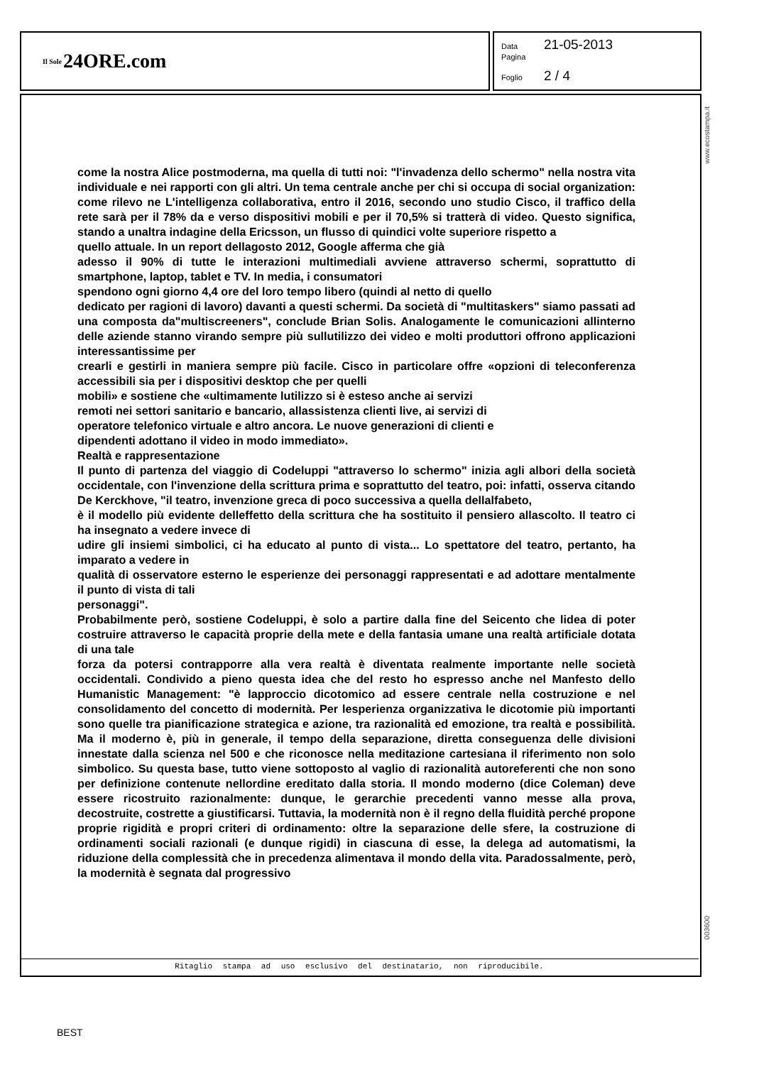Il Sole 24ORE.com
Data 21-05-2013
Pagina
Foglio 2 / 4
www.ecostampa.it
come la nostra Alice postmoderna, ma quella di tutti noi: "l'invadenza dello schermo" nella nostra vita individuale e nei rapporti con gli altri. Un tema centrale anche per chi si occupa di social organization: come rilevo ne L'intelligenza collaborativa, entro il 2016, secondo uno studio Cisco, il traffico della rete sarà per il 78% da e verso dispositivi mobili e per il 70,5% si tratterà di video. Questo significa, stando a unaltra indagine della Ericsson, un flusso di quindici volte superiore rispetto a
quello attuale. In un report dellagosto 2012, Google afferma che già
adesso il 90% di tutte le interazioni multimediali avviene attraverso schermi, soprattutto di smartphone, laptop, tablet e TV. In media, i consumatori
spendono ogni giorno 4,4 ore del loro tempo libero (quindi al netto di quello
dedicato per ragioni di lavoro) davanti a questi schermi. Da società di "multitaskers" siamo passati ad una composta da"multiscreeners", conclude Brian Solis. Analogamente le comunicazioni allinterno delle aziende stanno virando sempre più sullutilizzo dei video e molti produttori offrono applicazioni interessantissime per
crearli e gestirli in maniera sempre più facile. Cisco in particolare offre «opzioni di teleconferenza accessibili sia per i dispositivi desktop che per quelli
mobili» e sostiene che «ultimamente lutilizzo si è esteso anche ai servizi
remoti nei settori sanitario e bancario, allassistenza clienti live, ai servizi di
operatore telefonico virtuale e altro ancora. Le nuove generazioni di clienti e
dipendenti adottano il video in modo immediato».
Realtà e rappresentazione
Il punto di partenza del viaggio di Codeluppi "attraverso lo schermo" inizia agli albori della società occidentale, con l'invenzione della scrittura prima e soprattutto del teatro, poi: infatti, osserva citando De Kerckhove, "il teatro, invenzione greca di poco successiva a quella dellalfabeto,
è il modello più evidente delleffetto della scrittura che ha sostituito il pensiero allascolto. Il teatro ci ha insegnato a vedere invece di
udire gli insiemi simbolici, ci ha educato al punto di vista... Lo spettatore del teatro, pertanto, ha imparato a vedere in
qualità di osservatore esterno le esperienze dei personaggi rappresentati e ad adottare mentalmente il punto di vista di tali
personaggi".
Probabilmente però, sostiene Codeluppi, è solo a partire dalla fine del Seicento che lidea di poter costruire attraverso le capacità proprie della mete e della fantasia umane una realtà artificiale dotata di una tale
forza da potersi contrapporre alla vera realtà è diventata realmente importante nelle società occidentali. Condivido a pieno questa idea che del resto ho espresso anche nel Manfesto dello Humanistic Management: "è lapproccio dicotomico ad essere centrale nella costruzione e nel consolidamento del concetto di modernità. Per lesperienza organizzativa le dicotomie più importanti sono quelle tra pianificazione strategica e azione, tra razionalità ed emozione, tra realtà e possibilità. Ma il moderno è, più in generale, il tempo della separazione, diretta conseguenza delle divisioni innestate dalla scienza nel 500 e che riconosce nella meditazione cartesiana il riferimento non solo simbolico. Su questa base, tutto viene sottoposto al vaglio di razionalità autoreferenti che non sono per definizione contenute nellordine ereditato dalla storia. Il mondo moderno (dice Coleman) deve essere ricostruito razionalmente: dunque, le gerarchie precedenti vanno messe alla prova, decostruite, costrette a giustificarsi. Tuttavia, la modernità non è il regno della fluidità perché propone proprie rigidità e propri criteri di ordinamento: oltre la separazione delle sfere, la costruzione di ordinamenti sociali razionali (e dunque rigidi) in ciascuna di esse, la delega ad automatismi, la riduzione della complessità che in precedenza alimentava il mondo della vita. Paradossalmente, però, la modernità è segnata dal progressivo
003600
Ritaglio stampa ad uso esclusivo del destinatario, non riproducibile.
BEST